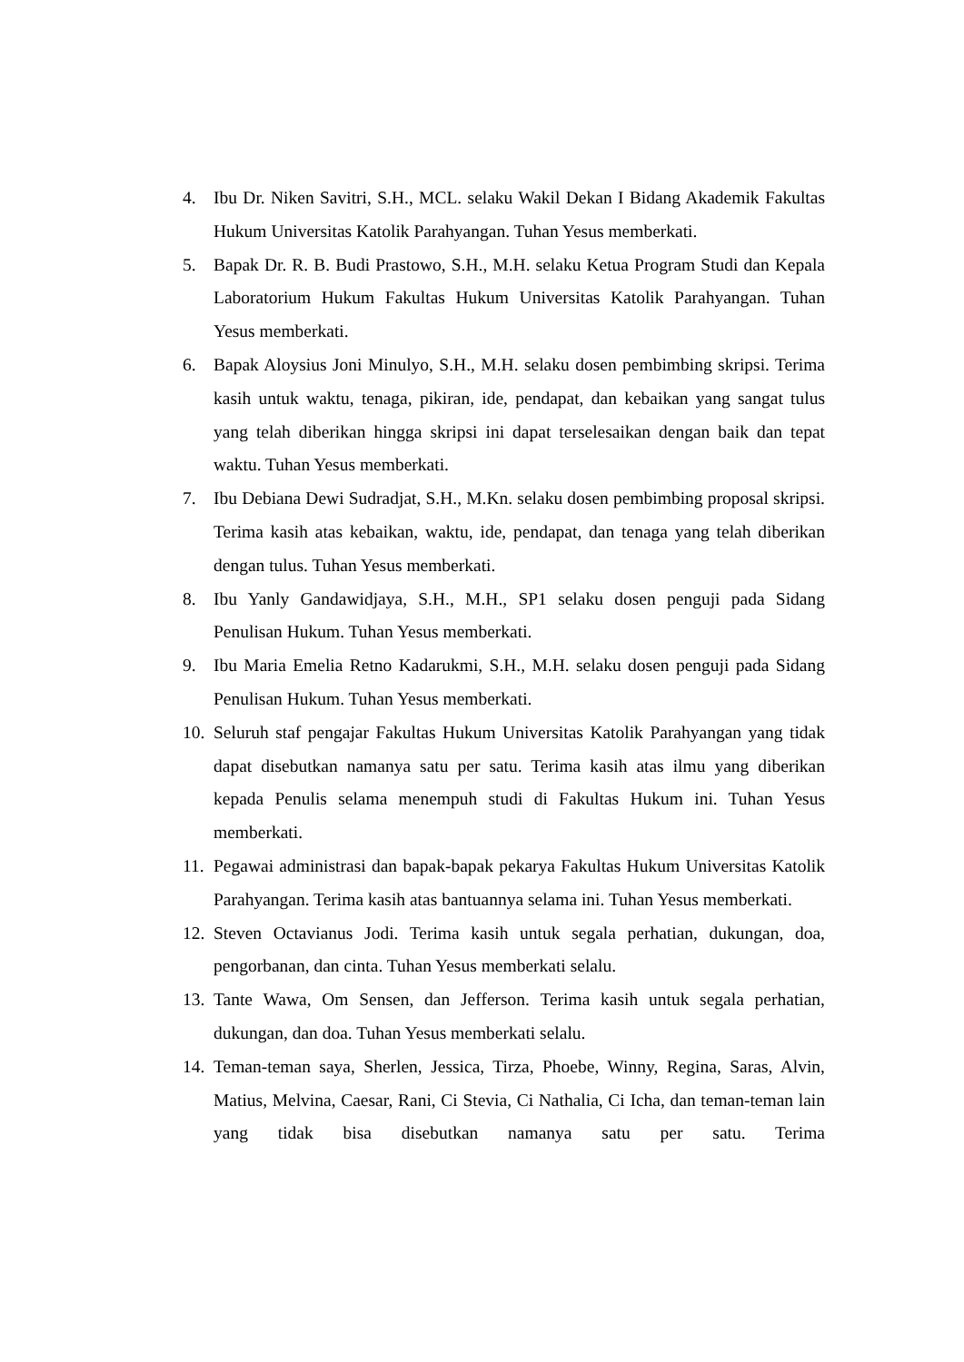4. Ibu Dr. Niken Savitri, S.H., MCL. selaku Wakil Dekan I Bidang Akademik Fakultas Hukum Universitas Katolik Parahyangan. Tuhan Yesus memberkati.
5. Bapak Dr. R. B. Budi Prastowo, S.H., M.H. selaku Ketua Program Studi dan Kepala Laboratorium Hukum Fakultas Hukum Universitas Katolik Parahyangan. Tuhan Yesus memberkati.
6. Bapak Aloysius Joni Minulyo, S.H., M.H. selaku dosen pembimbing skripsi. Terima kasih untuk waktu, tenaga, pikiran, ide, pendapat, dan kebaikan yang sangat tulus yang telah diberikan hingga skripsi ini dapat terselesaikan dengan baik dan tepat waktu. Tuhan Yesus memberkati.
7. Ibu Debiana Dewi Sudradjat, S.H., M.Kn. selaku dosen pembimbing proposal skripsi. Terima kasih atas kebaikan, waktu, ide, pendapat, dan tenaga yang telah diberikan dengan tulus. Tuhan Yesus memberkati.
8. Ibu Yanly Gandawidjaya, S.H., M.H., SP1 selaku dosen penguji pada Sidang Penulisan Hukum. Tuhan Yesus memberkati.
9. Ibu Maria Emelia Retno Kadarukmi, S.H., M.H. selaku dosen penguji pada Sidang Penulisan Hukum. Tuhan Yesus memberkati.
10. Seluruh staf pengajar Fakultas Hukum Universitas Katolik Parahyangan yang tidak dapat disebutkan namanya satu per satu. Terima kasih atas ilmu yang diberikan kepada Penulis selama menempuh studi di Fakultas Hukum ini. Tuhan Yesus memberkati.
11. Pegawai administrasi dan bapak-bapak pekarya Fakultas Hukum Universitas Katolik Parahyangan. Terima kasih atas bantuannya selama ini. Tuhan Yesus memberkati.
12. Steven Octavianus Jodi. Terima kasih untuk segala perhatian, dukungan, doa, pengorbanan, dan cinta. Tuhan Yesus memberkati selalu.
13. Tante Wawa, Om Sensen, dan Jefferson. Terima kasih untuk segala perhatian, dukungan, dan doa. Tuhan Yesus memberkati selalu.
14. Teman-teman saya, Sherlen, Jessica, Tirza, Phoebe, Winny, Regina, Saras, Alvin, Matius, Melvina, Caesar, Rani, Ci Stevia, Ci Nathalia, Ci Icha, dan teman-teman lain yang tidak bisa disebutkan namanya satu per satu. Terima